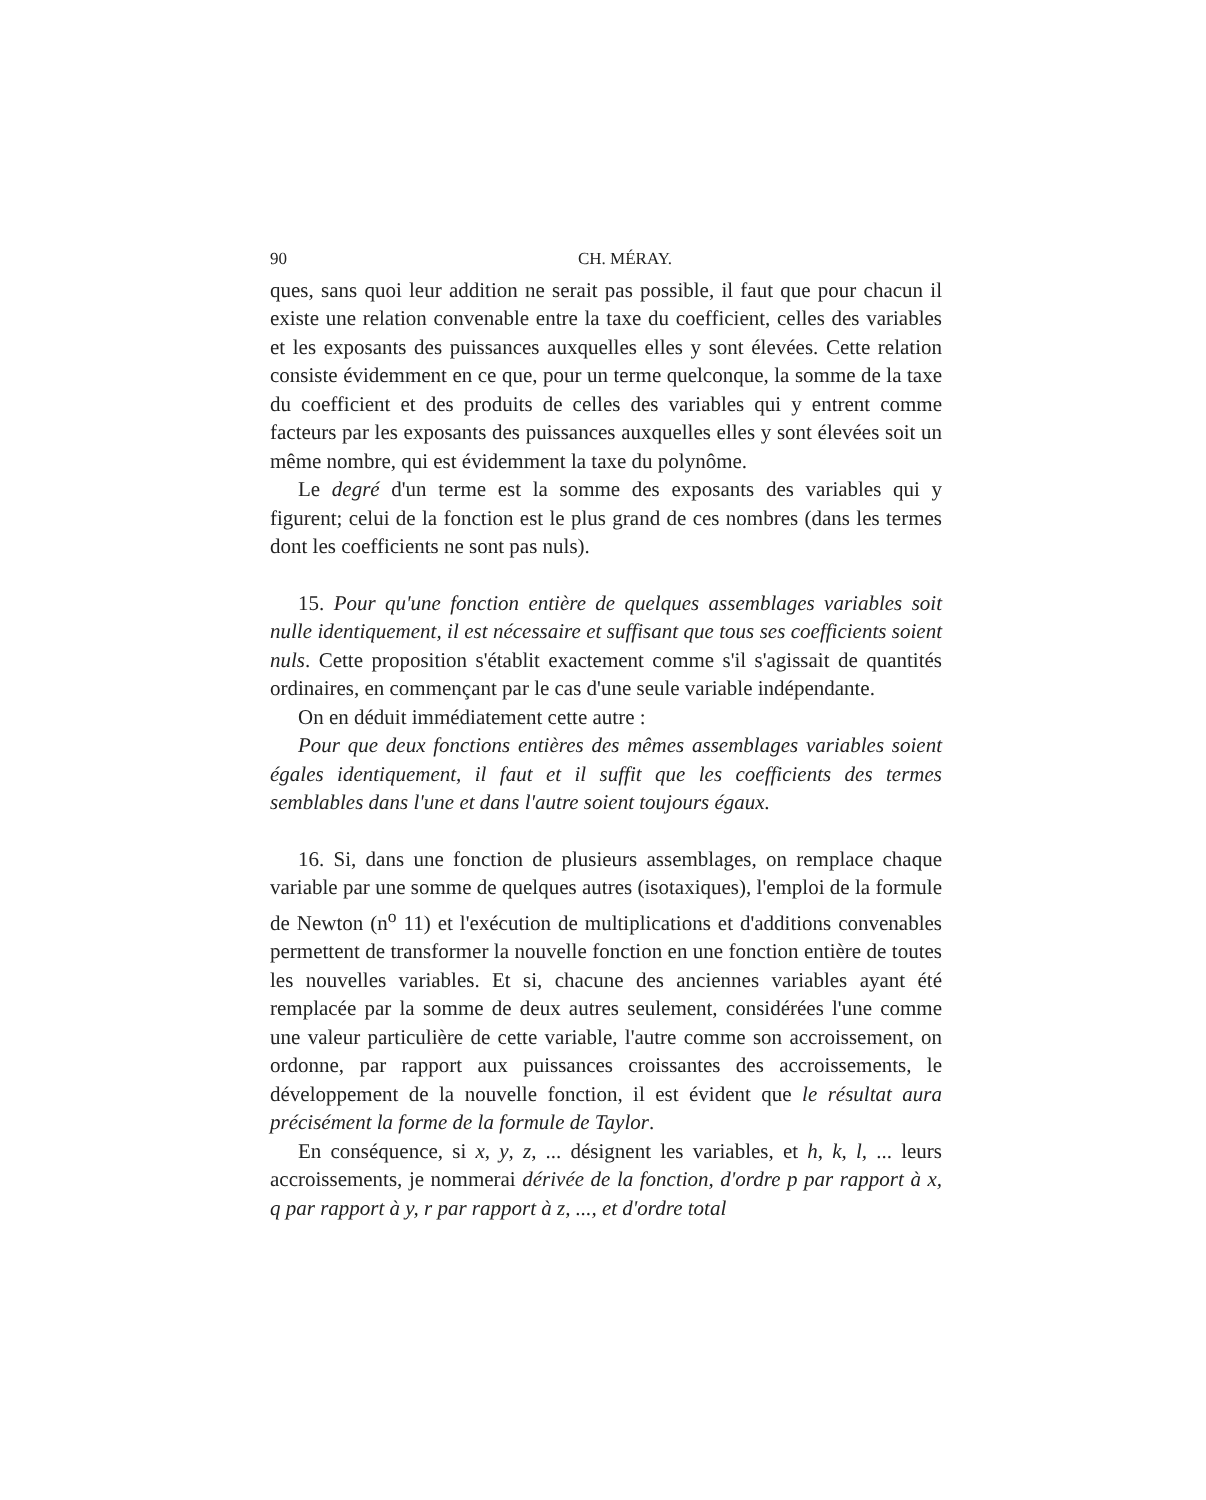90 CH. MÉRAY.
ques, sans quoi leur addition ne serait pas possible, il faut que pour chacun il existe une relation convenable entre la taxe du coefficient, celles des variables et les exposants des puissances auxquelles elles y sont élevées. Cette relation consiste évidemment en ce que, pour un terme quelconque, la somme de la taxe du coefficient et des produits de celles des variables qui y entrent comme facteurs par les exposants des puissances auxquelles elles y sont élevées soit un même nombre, qui est évidemment la taxe du polynôme.
Le degré d'un terme est la somme des exposants des variables qui y figurent; celui de la fonction est le plus grand de ces nombres (dans les termes dont les coefficients ne sont pas nuls).
15. Pour qu'une fonction entière de quelques assemblages variables soit nulle identiquement, il est nécessaire et suffisant que tous ses coefficients soient nuls. Cette proposition s'établit exactement comme s'il s'agissait de quantités ordinaires, en commençant par le cas d'une seule variable indépendante.
On en déduit immédiatement cette autre :
Pour que deux fonctions entières des mêmes assemblages variables soient égales identiquement, il faut et il suffit que les coefficients des termes semblables dans l'une et dans l'autre soient toujours égaux.
16. Si, dans une fonction de plusieurs assemblages, on remplace chaque variable par une somme de quelques autres (isotaxiques), l'emploi de la formule de Newton (n<sup>o</sup> 11) et l'exécution de multiplications et d'additions convenables permettent de transformer la nouvelle fonction en une fonction entière de toutes les nouvelles variables. Et si, chacune des anciennes variables ayant été remplacée par la somme de deux autres seulement, considérées l'une comme une valeur particulière de cette variable, l'autre comme son accroissement, on ordonne, par rapport aux puissances croissantes des accroissements, le développement de la nouvelle fonction, il est évident que le résultat aura précisément la forme de la formule de Taylor.
En conséquence, si x, y, z, ... désignent les variables, et h, k, l, ... leurs accroissements, je nommerai dérivée de la fonction, d'ordre p par rapport à x, q par rapport à y, r par rapport à z, ..., et d'ordre total